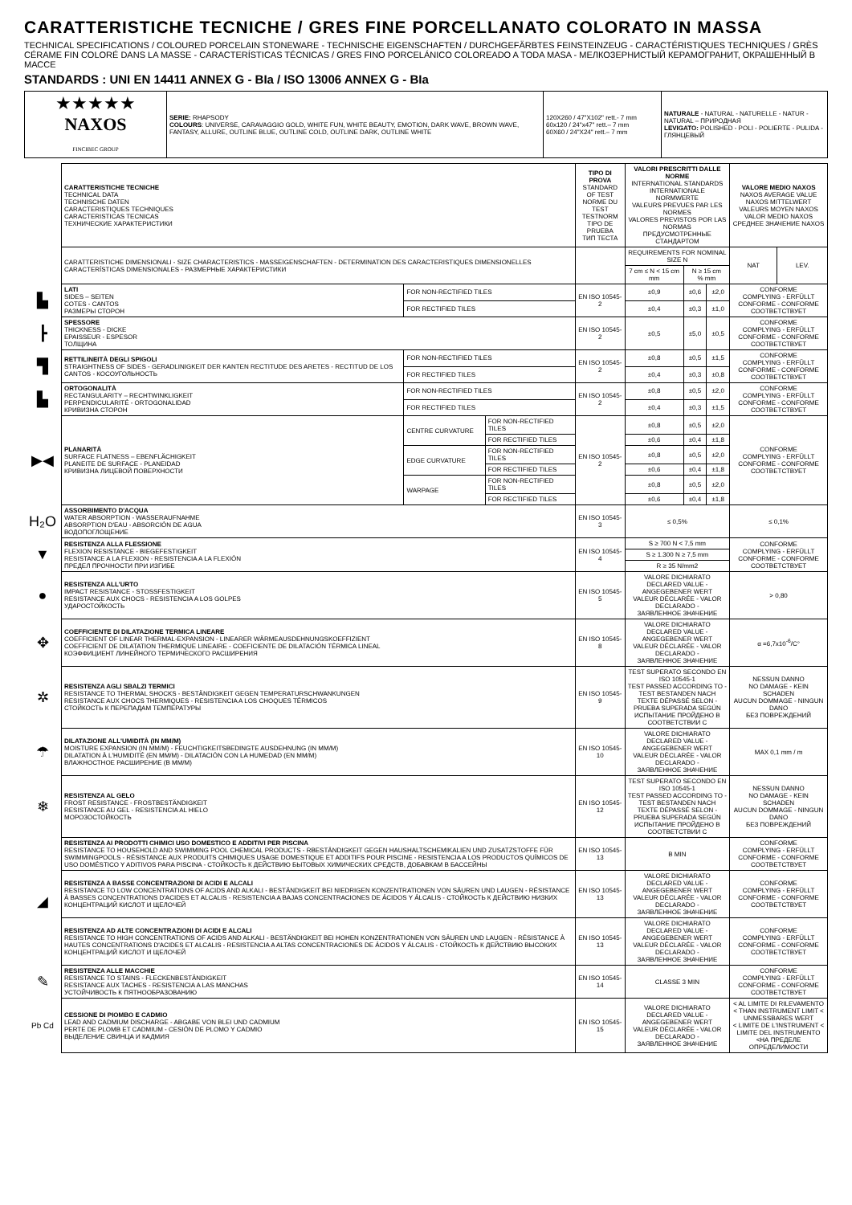CARATTERISTICHE TECNICHE / GRES FINE PORCELLANATO COLORATO IN MASSA
TECHNICAL SPECIFICATIONS / COLOURED PORCELAIN STONEWARE - TECHNISCHE EIGENSCHAFTEN / DURCHGEFÄRBTES FEINSTEINZEUG - CARACTÉRISTIQUES TECHNIQUES / GRÈS CÉRAME FIN COLORÉ DANS LA MASSE - CARACTERÍSTICAS TÉCNICAS / GRES FINO PORCELÁNICO COLOREADO A TODA MASA - МЕЛКОЗЕРНИСТЫЙ КЕРАМОГРАНИТ, ОКРАШЕННЫЙ В МАССЕ
STANDARDS : UNI EN 14411 ANNEX G - BIa / ISO 13006 ANNEX G - BIa
| ★★★★★ NAXOS FINCIBEC GROUP | SERIE: RHAPSODY COLOURS : UNIVERSE, CARAVAGGIO GOLD, WHITE FUN, WHITE BEAUTY, EMOTION, DARK WAVE, BROWN WAVE, FANTASY, ALLURE, OUTLINE BLUE, OUTLINE COLD, OUTLINE DARK, OUTLINE WHITE | 120X260 / 47"X102" rett.- 7 mm 60x120 / 24"x47" rett.– 7 mm 60X60 / 24"X24" rett.– 7 mm | NATURALE - NATURAL - NATURELLE - NATUR - NATURAL – ПРИРОДНАЯ LEVIGATO: POLISHED - POLI - POLIERTE - PULIDA - ГЛЯНЦЕВЫЙ |
| | CARATTERISTICHE TECNICHE TECHNICAL DATA TECHNISCHE DATEN CARACTERISTIQUES TECHNIQUES CARACTERISTICAS TECNICAS ТЕХНИЧЕСКИЕ ХАРАКТЕРИСТИКИ | | | TIPO DI PROVA STANDARD OF TEST NORME DU TEST TESTNORM TIPO DE PRUEBA ТИП ТЕСТА | VALORI PRESCRITTI DALLE NORME INTERNATIONAL STANDARDS INTERNATIONALE NORMWERTE VALEURS PREVUES PAR LES NORMES VALORES PREVISTOS POR LAS NORMAS ПРЕДУСМОТРЕННЫЕ СТАНДАРТОМ | | | VALORE MEDIO NAXOS NAXOS AVERAGE VALUE NAXOS MITTELWERT VALEURS MOYEN NAXOS VALOR MEDIO NAXOS СРЕДНЕЕ ЗНАЧЕНИЕ NAXOS | |
| | CARATTERISTICHE DIMENSIONALI - SIZE CHARACTERISTICS - MASSEIGENSCHAFTEN - DETERMINATION DES CARACTERISTIQUES DIMENSIONELLES CARACTERÍSTICAS DIMENSIONALES - РАЗМЕРНЫЕ ХАРАКТЕРИСТИКИ | | | | REQUIREMENTS FOR NOMINAL SIZE N | | | NAT | LEV. |
| | | | | | 7 cm ≤ N < 15 cm mm | N ≥ 15 cm % mm | | | |
| ▙ | LATI SIDES – SEITEN COTES - CANTOS РАЗМЕРЫ СТОРОН | FOR NON-RECTIFIED TILES | | EN ISO 10545-2 | ±0,9 | ±0,6 | ±2,0 | CONFORME COMPLYING - ERFÜLLT CONFORME - CONFORME СООТВЕТСТВУЕТ | |
| | | FOR RECTIFIED TILES | | | ±0,4 | ±0,3 | ±1,0 | | |
| ┣ | SPESSORE THICKNESS - DICKE EPAISSEUR - ESPESOR ТОЛЩИНА | | | EN ISO 10545-2 | ±0,5 | ±5,0 | ±0,5 | CONFORME COMPLYING - ERFÜLLT CONFORME - CONFORME СООТВЕТСТВУЕТ | |
| ▜ | RETTILINEITÀ DEGLI SPIGOLI STRAIGHTNESS OF SIDES - GERADLINIGKEIT DER KANTEN RECTITUDE DES ARETES - RECTITUD DE LOS CANTOS - КОСОУГОЛЬНОСТЬ | FOR NON-RECTIFIED TILES | | EN ISO 10545-2 | ±0,8 | ±0,5 | ±1,5 | CONFORME COMPLYING - ERFÜLLT CONFORME - CONFORME СООТВЕТСТВУЕТ | |
| | | FOR RECTIFIED TILES | | | ±0,4 | ±0,3 | ±0,8 | | |
| ▙ | ORTOGONALITÀ RECTANGULARITY – RECHTWINKLIGKEIT PERPENDICULARITÉ - ORTOGONALIDAD КРИВИЗНА СТОРОН | FOR NON-RECTIFIED TILES | | EN ISO 10545-2 | ±0,8 | ±0,5 | ±2,0 | CONFORME COMPLYING - ERFÜLLT CONFORME - CONFORME СООТВЕТСТВУЕТ | |
| | | FOR RECTIFIED TILES | | | ±0,4 | ±0,3 | ±1,5 | | |
| ▶◀ | PLANARITÀ SURFACE FLATNESS – EBENFLÄCHIGKEIT PLANEITE DE SURFACE - PLANEIDAD КРИВИЗНА ЛИЦЕВОЙ ПОВЕРХНОСТИ | CENTRE CURVATURE | FOR NON-RECTIFIED TILES | EN ISO 10545-2 | ±0,8 | ±0,5 | ±2,0 | CONFORME COMPLYING - ERFÜLLT CONFORME - CONFORME СООТВЕТСТВУЕТ | |
| | | | FOR RECTIFIED TILES | | ±0,6 | ±0,4 | ±1,8 | | |
| | | EDGE CURVATURE | FOR NON-RECTIFIED TILES | | ±0,8 | ±0,5 | ±2,0 | | |
| | | | FOR RECTIFIED TILES | | ±0,6 | ±0,4 | ±1,8 | | |
| | | WARPAGE | FOR NON-RECTIFIED TILES | | ±0,8 | ±0,5 | ±2,0 | | |
| | | | FOR RECTIFIED TILES | | ±0,6 | ±0,4 | ±1,8 | | |
| H₂O | ASSORBIMENTO D'ACQUA WATER ABSORPTION - WASSERAUFNAHME ABSORPTION D'EAU - ABSORCIÓN DE AGUA ВОДОПОГЛОЩЕНИЕ | | | EN ISO 10545-3 | ≤ 0,5% | | | ≤ 0,1% | |
| ▼ | RESISTENZA ALLA FLESSIONE FLEXION RESISTANCE - BIEGEFESTIGKEIT RESISTANCE A LA FLEXION - RESISTENCIA A LA FLEXIÓN ПРЕДЕЛ ПРОЧНОСТИ ПРИ ИЗГИБЕ | | | EN ISO 10545-4 | S ≥ 700 N < 7,5 mm | | | CONFORME COMPLYING - ERFÜLLT CONFORME - CONFORME СООТВЕТСТВУЕТ | |
| | | | | | S ≥ 1.300 N ≥ 7,5 mm | | | | |
| | | | | | R ≥ 35 N/mm2 | | | | |
| ● | RESISTENZA ALL'URTO IMPACT RESISTANCE - STOSSFESTIGKEIT RESISTANCE AUX CHOCS - RESISTENCIA A LOS GOLPES УДАРОСТОЙКОСТЬ | | | EN ISO 10545-5 | VALORE DICHIARATO DECLARED VALUE - ANGEGEBENER WERT VALEUR DÉCLARÉE - VALOR DECLARADO - ЗАЯВЛЕННОЕ ЗНАЧЕНИЕ | | | > 0,80 | |
| ✥ | COEFFICIENTE DI DILATAZIONE TERMICA LINEARE COEFFICIENT OF LINEAR THERMAL-EXPANSION - LINEARER WÄRMEAUSDEHNUNGSKOEFFIZIENT COEFFICIENT DE DILATATION THERMIQUE LINEAIRE - COEFICIENTE DE DILATACIÓN TÉRMICA LINEAL КОЭФФИЦИЕНТ ЛИНЕЙНОГО ТЕРМИЧЕСКОГО РАСШИРЕНИЯ | | | EN ISO 10545-8 | VALORE DICHIARATO DECLARED VALUE - ANGEGEBENER WERT VALEUR DÉCLARÉE - VALOR DECLARADO - ЗАЯВЛЕННОЕ ЗНАЧЕНИЕ | | | α =6,7x10<sup>-6</sup>/C° | |
| ✲ | RESISTENZA AGLI SBALZI TERMICI RESISTANCE TO THERMAL SHOCKS - BESTÄNDIGKEIT GEGEN TEMPERATURSCHWANKUNGEN RESISTANCE AUX CHOCS THERMIQUES - RESISTENCIA A LOS CHOQUES TÉRMICOS СТОЙКОСТЬ К ПЕРЕПАДАМ ТЕМПЕРАТУРЫ | | | EN ISO 10545-9 | TEST SUPERATO SECONDO EN ISO 10545-1 TEST PASSED ACCORDING TO - TEST BESTANDEN NACH TEXTE DÉPASSÉ SELON - PRUEBA SUPERADA SEGÚN ИСПЫТАНИЕ ПРОЙДЕНО В СООТВЕТСТВИИ С | | | NESSUN DANNO NO DAMAGE - KEIN SCHADEN AUCUN DOMMAGE - NINGUN DANO БЕЗ ПОВРЕЖДЕНИЙ | |
| ☂ | DILATAZIONE ALL'UMIDITÀ (IN MM/M) MOISTURE EXPANSION (IN MM/M) - FEUCHTIGKEITSBEDINGTE AUSDEHNUNG (IN MM/M) DILATATION À L'HUMIDITÉ (EN MM/M) - DILATACIÓN CON LA HUMEDAD (EN MM/M) ВЛАЖНОСТНОЕ РАСШИРЕНИЕ (В ММ/М) | | | EN ISO 10545-10 | VALORE DICHIARATO DECLARED VALUE - ANGEGEBENER WERT VALEUR DÉCLARÉE - VALOR DECLARADO - ЗАЯВЛЕННОЕ ЗНАЧЕНИЕ | | | MAX 0,1 mm / m | |
| ❄ | RESISTENZA AL GELO FROST RESISTANCE - FROSTBESTÄNDIGKEIT RESISTANCE AU GEL - RESISTENCIA AL HIELO МОРОЗОСТОЙКОСТЬ | | | EN ISO 10545-12 | TEST SUPERATO SECONDO EN ISO 10545-1 TEST PASSED ACCORDING TO - TEST BESTANDEN NACH TEXTE DÉPASSÉ SELON - PRUEBA SUPERADA SEGÚN ИСПЫТАНИЕ ПРОЙДЕНО В СООТВЕТСТВИИ С | | | NESSUN DANNO NO DAMAGE - KEIN SCHADEN AUCUN DOMMAGE - NINGUN DANO БЕЗ ПОВРЕЖДЕНИЙ | |
| ◢ | RESISTENZA AI PRODOTTI CHIMICI USO DOMESTICO E ADDITIVI PER PISCINA RESISTANCE TO HOUSEHOLD AND SWIMMING POOL CHEMICAL PRODUCTS - RBESTÄNDIGKEIT GEGEN HAUSHALTSCHEMIKALIEN UND ZUSATZSTOFFE FÜR SWIMMINGPOOLS - RÉSISTANCE AUX PRODUITS CHIMIQUES USAGE DOMESTIQUE ET ADDITIFS POUR PISCINE - RESISTENCIA A LOS PRODUCTOS QUÍMICOS DE USO DOMÉSTICO Y ADITIVOS PARA PISCINA - СТОЙКОСТЬ К ДЕЙСТВИЮ БЫТОВЫХ ХИМИЧЕСКИХ СРЕДСТВ, ДОБАВКАМ В БАССЕЙНЫ | | | EN ISO 10545-13 | B MIN | | | CONFORME COMPLYING - ERFÜLLT CONFORME - CONFORME СООТВЕТСТВУЕТ | |
| | RESISTENZA A BASSE CONCENTRAZIONI DI ACIDI E ALCALI RESISTANCE TO LOW CONCENTRATIONS OF ACIDS AND ALKALI - BESTÄNDIGKEIT BEI NIEDRIGEN KONZENTRATIONEN VON SÄUREN UND LAUGEN - RÉSISTANCE À BASSES CONCENTRATIONS D'ACIDES ET ALCALIS - RESISTENCIA A BAJAS CONCENTRACIONES DE ÁCIDOS Y ÁLCALIS - СТОЙКОСТЬ К ДЕЙСТВИЮ НИЗКИХ КОНЦЕНТРАЦИЙ КИСЛОТ И ЩЕЛОЧЕЙ | | | EN ISO 10545-13 | VALORE DICHIARATO DECLARED VALUE - ANGEGEBENER WERT VALEUR DÉCLARÉE - VALOR DECLARADO - ЗАЯВЛЕННОЕ ЗНАЧЕНИЕ | | | CONFORME COMPLYING - ERFÜLLT CONFORME - CONFORME СООТВЕТСТВУЕТ | |
| | RESISTENZA AD ALTE CONCENTRAZIONI DI ACIDI E ALCALI RESISTANCE TO HIGH CONCENTRATIONS OF ACIDS AND ALKALI - BESTÄNDIGKEIT BEI HOHEN KONZENTRATIONEN VON SÄUREN UND LAUGEN - RÉSISTANCE À HAUTES CONCENTRATIONS D'ACIDES ET ALCALIS - RESISTENCIA A ALTAS CONCENTRACIONES DE ÁCIDOS Y ÁLCALIS - СТОЙКОСТЬ К ДЕЙСТВИЮ ВЫСОКИХ КОНЦЕНТРАЦИЙ КИСЛОТ И ЩЕЛОЧЕЙ | | | EN ISO 10545-13 | VALORE DICHIARATO DECLARED VALUE - ANGEGEBENER WERT VALEUR DÉCLARÉE - VALOR DECLARADO - ЗАЯВЛЕННОЕ ЗНАЧЕНИЕ | | | CONFORME COMPLYING - ERFÜLLT CONFORME - CONFORME СООТВЕТСТВУЕТ | |
| ✎ | RESISTENZA ALLE MACCHIE RESISTANCE TO STAINS - FLECKENBESTÄNDIGKEIT RESISTANCE AUX TACHES - RESISTENCIA A LAS MANCHAS УСТОЙЧИВОСТЬ К ПЯТНООБРАЗОВАНИЮ | | | EN ISO 10545-14 | CLASSE 3 MIN | | | CONFORME COMPLYING - ERFÜLLT CONFORME - CONFORME СООТВЕТСТВУЕТ | |
| Pb Cd | CESSIONE DI PIOMBO E CADMIO LEAD AND CADMIUM DISCHARGE - ABGABE VON BLEI UND CADMIUM PERTE DE PLOMB ET CADMIUM - CESIÓN DE PLOMO Y CADMIO ВЫДЕЛЕНИЕ СВИНЦА И КАДМИЯ | | | EN ISO 10545-15 | VALORE DICHIARATO DECLARED VALUE - ANGEGEBENER WERT VALEUR DÉCLARÉE - VALOR DECLARADO - ЗАЯВЛЕННОЕ ЗНАЧЕНИЕ | | | < AL LIMITE DI RILEVAMENTO < THAN INSTRUMENT LIMIT < UNMESSBARES WERT < LIMITE DE L'INSTRUMENT < LIMITE DEL INSTRUMENTO <НА ПРЕДЕЛЕ ОПРЕДЕЛИМОСТИ | |